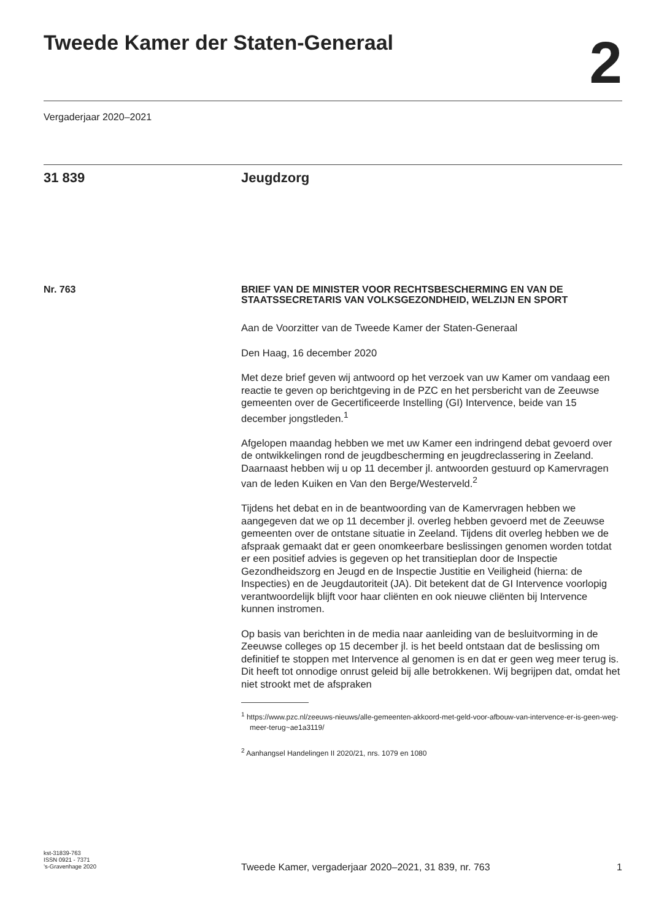Tweede Kamer der Staten-Generaal
2
Vergaderjaar 2020–2021
31 839 Jeugdzorg
Nr. 763
BRIEF VAN DE MINISTER VOOR RECHTSBESCHERMING EN VAN DE STAATSSECRETARIS VAN VOLKSGEZONDHEID, WELZIJN EN SPORT
Aan de Voorzitter van de Tweede Kamer der Staten-Generaal
Den Haag, 16 december 2020
Met deze brief geven wij antwoord op het verzoek van uw Kamer om vandaag een reactie te geven op berichtgeving in de PZC en het persbericht van de Zeeuwse gemeenten over de Gecertificeerde Instelling (GI) Intervence, beide van 15 december jongstleden.<sup>1</sup>
Afgelopen maandag hebben we met uw Kamer een indringend debat gevoerd over de ontwikkelingen rond de jeugdbescherming en jeugdreclassering in Zeeland. Daarnaast hebben wij u op 11 december jl. antwoorden gestuurd op Kamervragen van de leden Kuiken en Van den Berge/Westerveld.<sup>2</sup>
Tijdens het debat en in de beantwoording van de Kamervragen hebben we aangegeven dat we op 11 december jl. overleg hebben gevoerd met de Zeeuwse gemeenten over de ontstane situatie in Zeeland. Tijdens dit overleg hebben we de afspraak gemaakt dat er geen onomkeerbare beslissingen genomen worden totdat er een positief advies is gegeven op het transitieplan door de Inspectie Gezondheidszorg en Jeugd en de Inspectie Justitie en Veiligheid (hierna: de Inspecties) en de Jeugdautoriteit (JA). Dit betekent dat de GI Intervence voorlopig verantwoordelijk blijft voor haar cliënten en ook nieuwe cliënten bij Intervence kunnen instromen.
Op basis van berichten in de media naar aanleiding van de besluitvorming in de Zeeuwse colleges op 15 december jl. is het beeld ontstaan dat de beslissing om definitief te stoppen met Intervence al genomen is en dat er geen weg meer terug is. Dit heeft tot onnodige onrust geleid bij alle betrokkenen. Wij begrijpen dat, omdat het niet strookt met de afspraken
<sup>1</sup> https://www.pzc.nl/zeeuws-nieuws/alle-gemeenten-akkoord-met-geld-voor-afbouw-van-intervence-er-is-geen-weg-meer-terug~ae1a3119/
<sup>2</sup> Aanhangsel Handelingen II 2020/21, nrs. 1079 en 1080
kst-31839-763
ISSN 0921 - 7371
’s-Gravenhage 2020
Tweede Kamer, vergaderjaar 2020–2021, 31 839, nr. 763 1